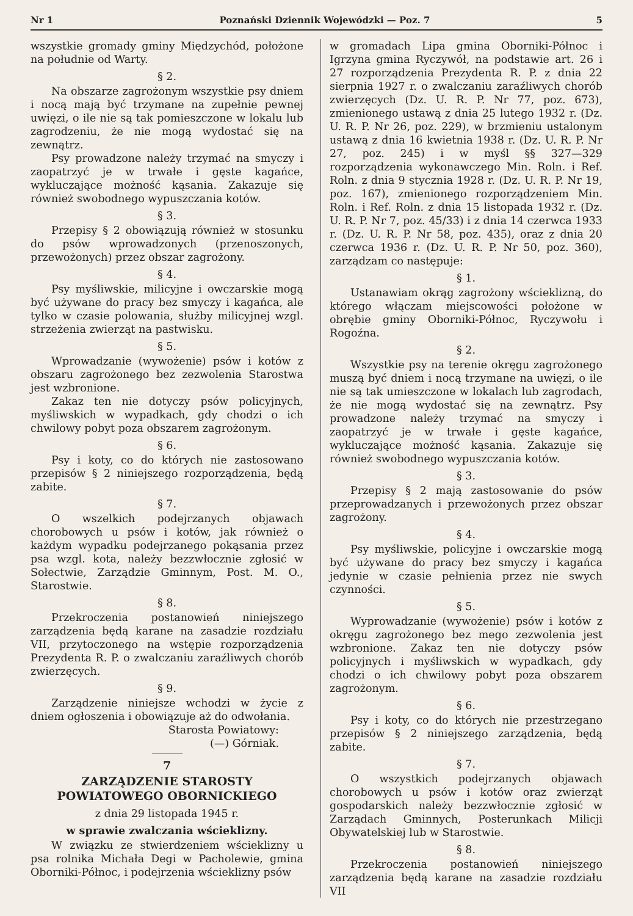Nr 1 Poznański Dziennik Wojewódzki — Poz. 7 5
wszystkie gromady gminy Międzychód, położone na południe od Warty.
§ 2.
Na obszarze zagrożonym wszystkie psy dniem i nocą mają być trzymane na zupełnie pewnej uwięzi, o ile nie są tak pomieszczone w lokalu lub zagrodzeniu, że nie mogą wydostać się na zewnątrz.
Psy prowadzone należy trzymać na smyczy i zaopatrzyć je w trwałe i gęste kagańce, wykluczające możność kąsania. Zakazuje się również swobodnego wypuszczania kotów.
§ 3.
Przepisy § 2 obowiązują również w stosunku do psów wprowadzonych (przenoszonych, przewożonych) przez obszar zagrożony.
§ 4.
Psy myśliwskie, milicyjne i owczarskie mogą być używane do pracy bez smyczy i kagańca, ale tylko w czasie polowania, służby milicyjnej wzgl. strzeżenia zwierząt na pastwisku.
§ 5.
Wprowadzanie (wywożenie) psów i kotów z obszaru zagrożonego bez zezwolenia Starostwa jest wzbronione.
Zakaz ten nie dotyczy psów policyjnych, myśliwskich w wypadkach, gdy chodzi o ich chwilowy pobyt poza obszarem zagrożonym.
§ 6.
Psy i koty, co do których nie zastosowano przepisów § 2 niniejszego rozporządzenia, będą zabite.
§ 7.
O wszelkich podejrzanych objawach chorobowych u psów i kotów, jak również o każdym wypadku podejrzanego pokąsania przez psa wzgl. kota, należy bezzwłocznie zgłosić w Sołectwie, Zarządzie Gminnym, Post. M. O., Starostwie.
§ 8.
Przekroczenia postanowień niniejszego zarządzenia będą karane na zasadzie rozdziału VII, przytoczonego na wstępie rozporządzenia Prezydenta R. P. o zwalczaniu zaraźliwych chorób zwierzęcych.
§ 9.
Zarządzenie niniejsze wchodzi w życie z dniem ogłoszenia i obowiązuje aż do odwołania.
Starosta Powiatowy:
(—) Górniak.
7
ZARZĄDZENIE STAROSTY POWIATOWEGO OBORNICKIEGO
z dnia 29 listopada 1945 r.
w sprawie zwalczania wścieklizny.
W związku ze stwierdzeniem wścieklizny u psa rolnika Michała Degi w Pacholewie, gmina Oborniki-Północ, i podejrzenia wścieklizny psów
w gromadach Lipa gmina Oborniki-Północ i Igrzyna gmina Ryczywół, na podstawie art. 26 i 27 rozporządzenia Prezydenta R. P. z dnia 22 sierpnia 1927 r. o zwalczaniu zaraźliwych chorób zwierzęcych (Dz. U. R. P. Nr 77, poz. 673), zmienionego ustawą z dnia 25 lutego 1932 r. (Dz. U. R. P. Nr 26, poz. 229), w brzmieniu ustalonym ustawą z dnia 16 kwietnia 1938 r. (Dz. U. R. P. Nr 27, poz. 245) i w myśl §§ 327—329 rozporządzenia wykonawczego Min. Roln. i Ref. Roln. z dnia 9 stycznia 1928 r. (Dz. U. R. P. Nr 19, poz. 167), zmienionego rozporządzeniem Min. Roln. i Ref. Roln. z dnia 15 listopada 1932 r. (Dz. U. R. P. Nr 7, poz. 45/33) i z dnia 14 czerwca 1933 r. (Dz. U. R. P. Nr 58, poz. 435), oraz z dnia 20 czerwca 1936 r. (Dz. U. R. P. Nr 50, poz. 360), zarządzam co następuje:
§ 1.
Ustanawiam okrąg zagrożony wścieklizną, do którego włączam miejscowości położone w obrębie gminy Oborniki-Północ, Ryczywołu i Rogoźna.
§ 2.
Wszystkie psy na terenie okręgu zagrożonego muszą być dniem i nocą trzymane na uwięzi, o ile nie są tak umieszczone w lokalach lub zagrodach, że nie mogą wydostać się na zewnątrz. Psy prowadzone należy trzymać na smyczy i zaopatrzyć je w trwałe i gęste kagańce, wykluczające możność kąsania. Zakazuje się również swobodnego wypuszczania kotów.
§ 3.
Przepisy § 2 mają zastosowanie do psów przeprowadzanych i przewożonych przez obszar zagrożony.
§ 4.
Psy myśliwskie, policyjne i owczarskie mogą być używane do pracy bez smyczy i kagańca jedynie w czasie pełnienia przez nie swych czynności.
§ 5.
Wyprowadzanie (wywożenie) psów i kotów z okręgu zagrożonego bez mego zezwolenia jest wzbronione. Zakaz ten nie dotyczy psów policyjnych i myśliwskich w wypadkach, gdy chodzi o ich chwilowy pobyt poza obszarem zagrożonym.
§ 6.
Psy i koty, co do których nie przestrzegano przepisów § 2 niniejszego zarządzenia, będą zabite.
§ 7.
O wszystkich podejrzanych objawach chorobowych u psów i kotów oraz zwierząt gospodarskich należy bezzwłocznie zgłosić w Zarządach Gminnych, Posterunkach Milicji Obywatelskiej lub w Starostwie.
§ 8.
Przekroczenia postanowień niniejszego zarządzenia będą karane na zasadzie rozdziału VII